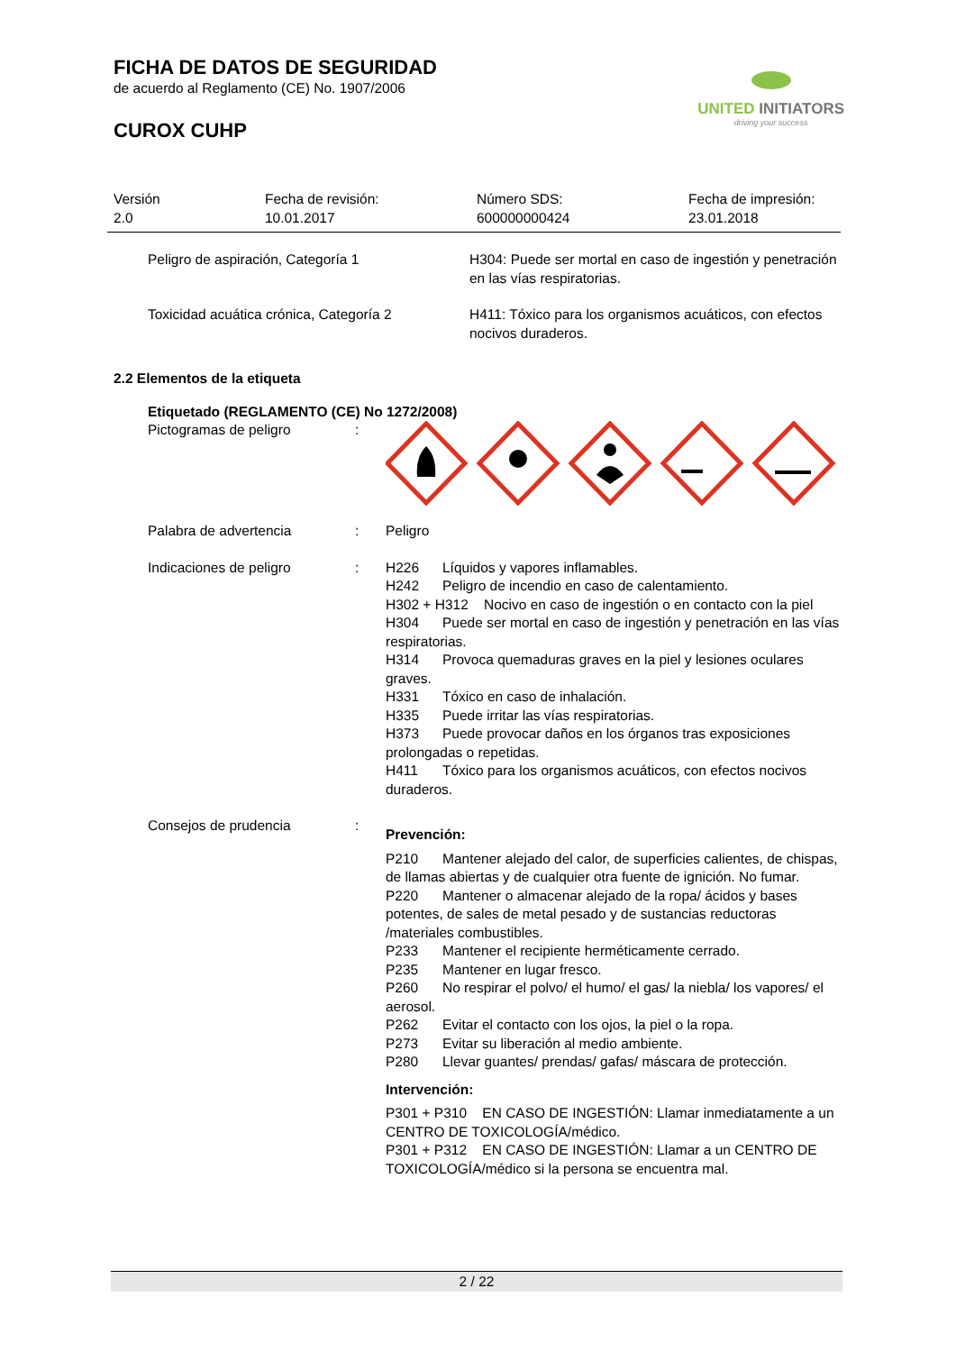FICHA DE DATOS DE SEGURIDAD
de acuerdo al Reglamento (CE) No. 1907/2006
CUROX CUHP
UNITED INITIATORS
driving your success
Versión
2.0
Fecha de revisión:
10.01.2017
Número SDS:
600000000424
Fecha de impresión:
23.01.2018
Peligro de aspiración, Categoría 1 H304: Puede ser mortal en caso de ingestión y penetración en las vías respiratorias.
Toxicidad acuática crónica, Categoría 2
H411: Tóxico para los organismos acuáticos, con efectos nocivos duraderos.
2.2 Elementos de la etiqueta
Etiquetado (REGLAMENTO (CE) No 1272/2008)
Pictogramas de peligro :
Palabra de advertencia : Peligro
Indicaciones de peligro : H226 Líquidos y vapores inflamables.
H242 Peligro de incendio en caso de calentamiento.
H302 + H312 Nocivo en caso de ingestión o en contacto con la piel
H304 Puede ser mortal en caso de ingestión y penetración en las vías respiratorias.
H314 Provoca quemaduras graves en la piel y lesiones oculares graves.
H331 Tóxico en caso de inhalación.
H335 Puede irritar las vías respiratorias.
H373 Puede provocar daños en los órganos tras exposiciones prolongadas o repetidas.
H411 Tóxico para los organismos acuáticos, con efectos nocivos duraderos.
Consejos de prudencia :
Prevención:
P210 Mantener alejado del calor, de superficies calientes, de chispas, de llamas abiertas y de cualquier otra fuente de ignición. No fumar.
P220 Mantener o almacenar alejado de la ropa/ ácidos y bases potentes, de sales de metal pesado y de sustancias reductoras /materiales combustibles.
P233 Mantener el recipiente herméticamente cerrado.
P235 Mantener en lugar fresco.
P260 No respirar el polvo/ el humo/ el gas/ la niebla/ los vapores/ el aerosol.
P262 Evitar el contacto con los ojos, la piel o la ropa.
P273 Evitar su liberación al medio ambiente.
P280 Llevar guantes/ prendas/ gafas/ máscara de protección.
Intervención:
P301 + P310 EN CASO DE INGESTIÓN: Llamar inmediatamente a un CENTRO DE TOXICOLOGÍA/médico.
P301 + P312 EN CASO DE INGESTIÓN: Llamar a un CENTRO DE TOXICOLOGÍA/médico si la persona se encuentra mal.
2 / 22